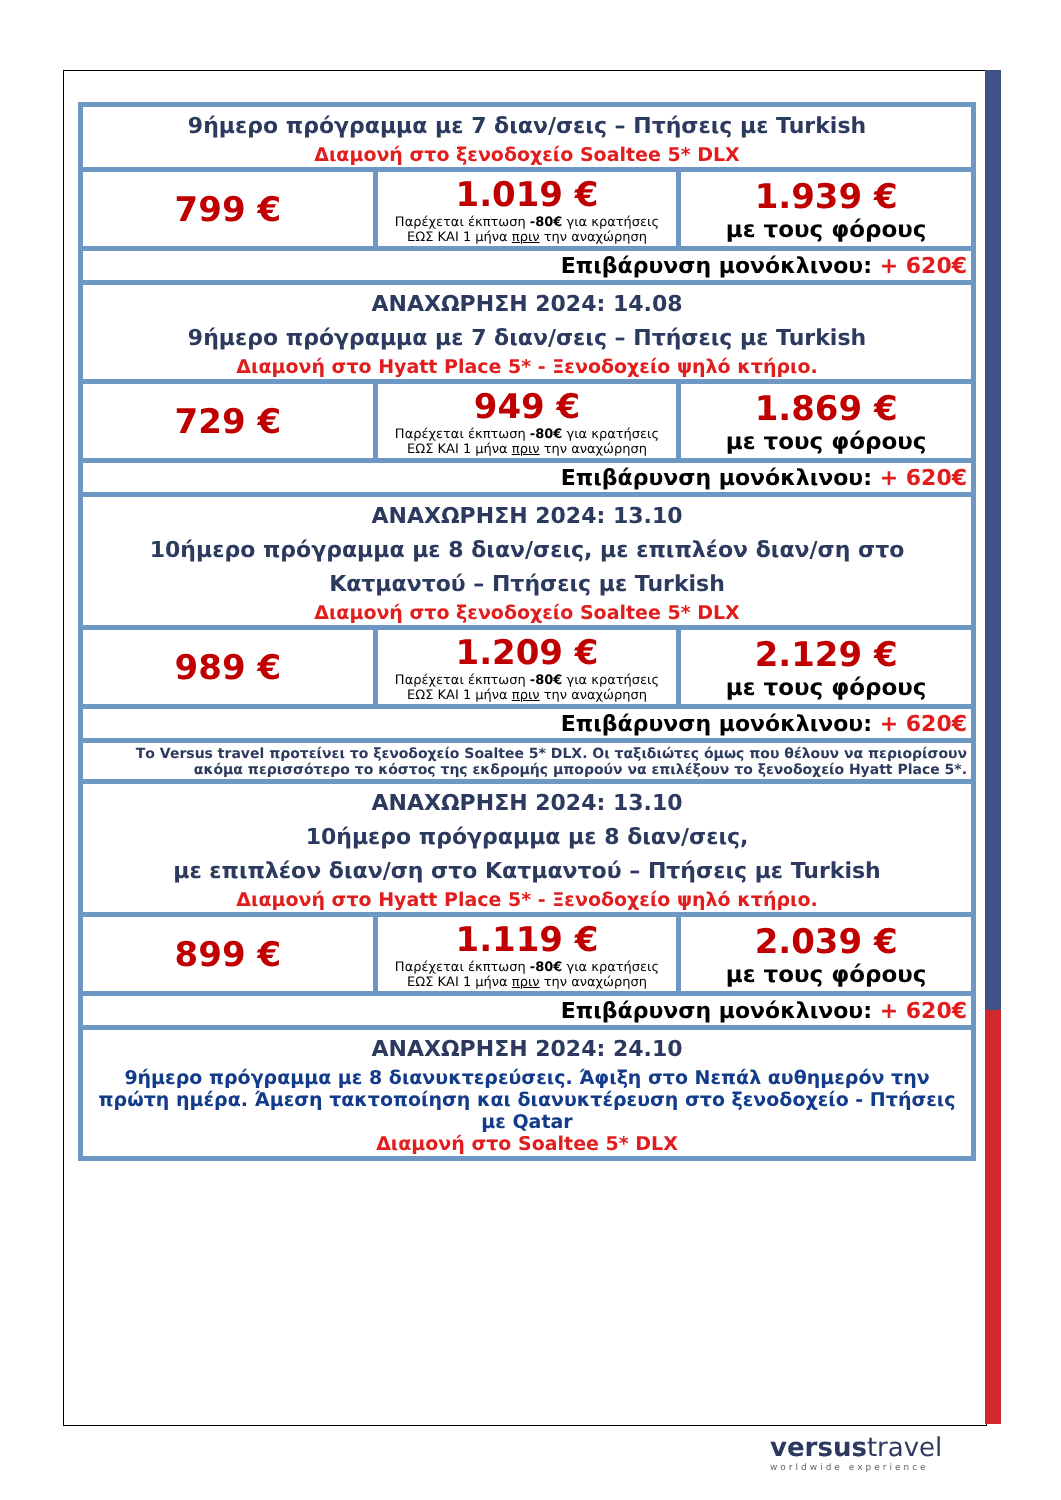| 9ήμερο πρόγραμμα με 7 διαν/σεις – Πτήσεις με Turkish Διαμονή στο ξενοδοχείο Soaltee 5* DLX | | |
| 799 € | 1.019 € Παρέχεται έκπτωση -80€ για κρατήσεις ΕΩΣ ΚΑΙ 1 μήνα πριν την αναχώρηση | 1.939 € με τους φόρους |
| Επιβάρυνση μονόκλινου: + 620€ | | |
| ΑΝΑΧΩΡΗΣΗ 2024: 14.08 9ήμερο πρόγραμμα με 7 διαν/σεις – Πτήσεις με Turkish Διαμονή στο Hyatt Place 5* - Ξενοδοχείο ψηλό κτήριο. | | |
| 729 € | 949 € Παρέχεται έκπτωση -80€ για κρατήσεις ΕΩΣ ΚΑΙ 1 μήνα πριν την αναχώρηση | 1.869 € με τους φόρους |
| Επιβάρυνση μονόκλινου: + 620€ | | |
| ΑΝΑΧΩΡΗΣΗ 2024: 13.10 10ήμερο πρόγραμμα με 8 διαν/σεις, με επιπλέον διαν/ση στο Κατμαντού – Πτήσεις με Turkish Διαμονή στο ξενοδοχείο Soaltee 5* DLX | | |
| 989 € | 1.209 € Παρέχεται έκπτωση -80€ για κρατήσεις ΕΩΣ ΚΑΙ 1 μήνα πριν την αναχώρηση | 2.129 € με τους φόρους |
| Επιβάρυνση μονόκλινου: + 620€ | | |
| Το Versus travel προτείνει το ξενοδοχείο Soaltee 5* DLX. Οι ταξιδιώτες όμως που θέλουν να περιορίσουν ακόμα περισσότερο το κόστος της εκδρομής μπορούν να επιλέξουν το ξενοδοχείο Hyatt Place 5*. | | |
| ΑΝΑΧΩΡΗΣΗ 2024: 13.10 10ήμερο πρόγραμμα με 8 διαν/σεις, με επιπλέον διαν/ση στο Κατμαντού – Πτήσεις με Turkish Διαμονή στο Hyatt Place 5* - Ξενοδοχείο ψηλό κτήριο. | | |
| 899 € | 1.119 € Παρέχεται έκπτωση -80€ για κρατήσεις ΕΩΣ ΚΑΙ 1 μήνα πριν την αναχώρηση | 2.039 € με τους φόρους |
| Επιβάρυνση μονόκλινου: + 620€ | | |
| ΑΝΑΧΩΡΗΣΗ 2024: 24.10 9ήμερο πρόγραμμα με 8 διανυκτερεύσεις. Άφιξη στο Νεπάλ αυθημερόν την πρώτη ημέρα. Άμεση τακτοποίηση και διανυκτέρευση στο ξενοδοχείο - Πτήσεις με Qatar Διαμονή στο Soaltee 5* DLX | | |
versustravel
worldwide experience